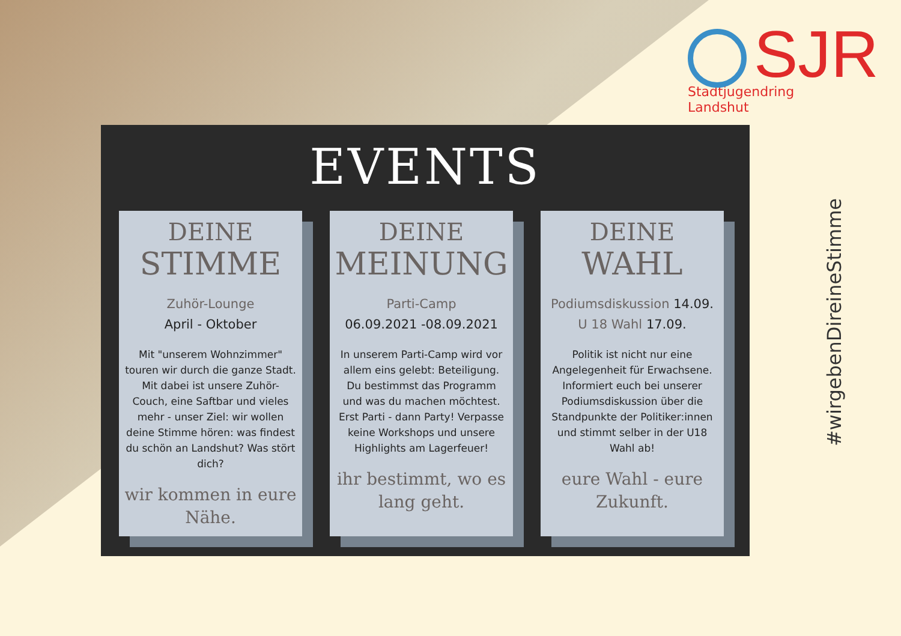SJR
Stadtjugendring
Landshut
EVENTS
DEINE
STIMME
Zuhör-Lounge
April - Oktober
Mit "unserem Wohnzimmer" touren wir durch die ganze Stadt. Mit dabei ist unsere Zuhör-Couch, eine Saftbar und vieles mehr - unser Ziel: wir wollen deine Stimme hören: was findest du schön an Landshut? Was stört dich?
wir kommen in eure Nähe.
DEINE
MEINUNG
Parti-Camp
06.09.2021 -08.09.2021
In unserem Parti-Camp wird vor allem eins gelebt: Beteiligung. Du bestimmst das Programm und was du machen möchtest. Erst Parti - dann Party! Verpasse keine Workshops und unsere Highlights am Lagerfeuer!
ihr bestimmt, wo es lang geht.
DEINE
WAHL
Podiumsdiskussion 14.09.
U 18 Wahl 17.09.
Politik ist nicht nur eine Angelegenheit für Erwachsene. Informiert euch bei unserer Podiumsdiskussion über die Standpunkte der Politiker:innen und stimmt selber in der U18 Wahl ab!
eure Wahl - eure Zukunft.
#wirgebenDireineStimme